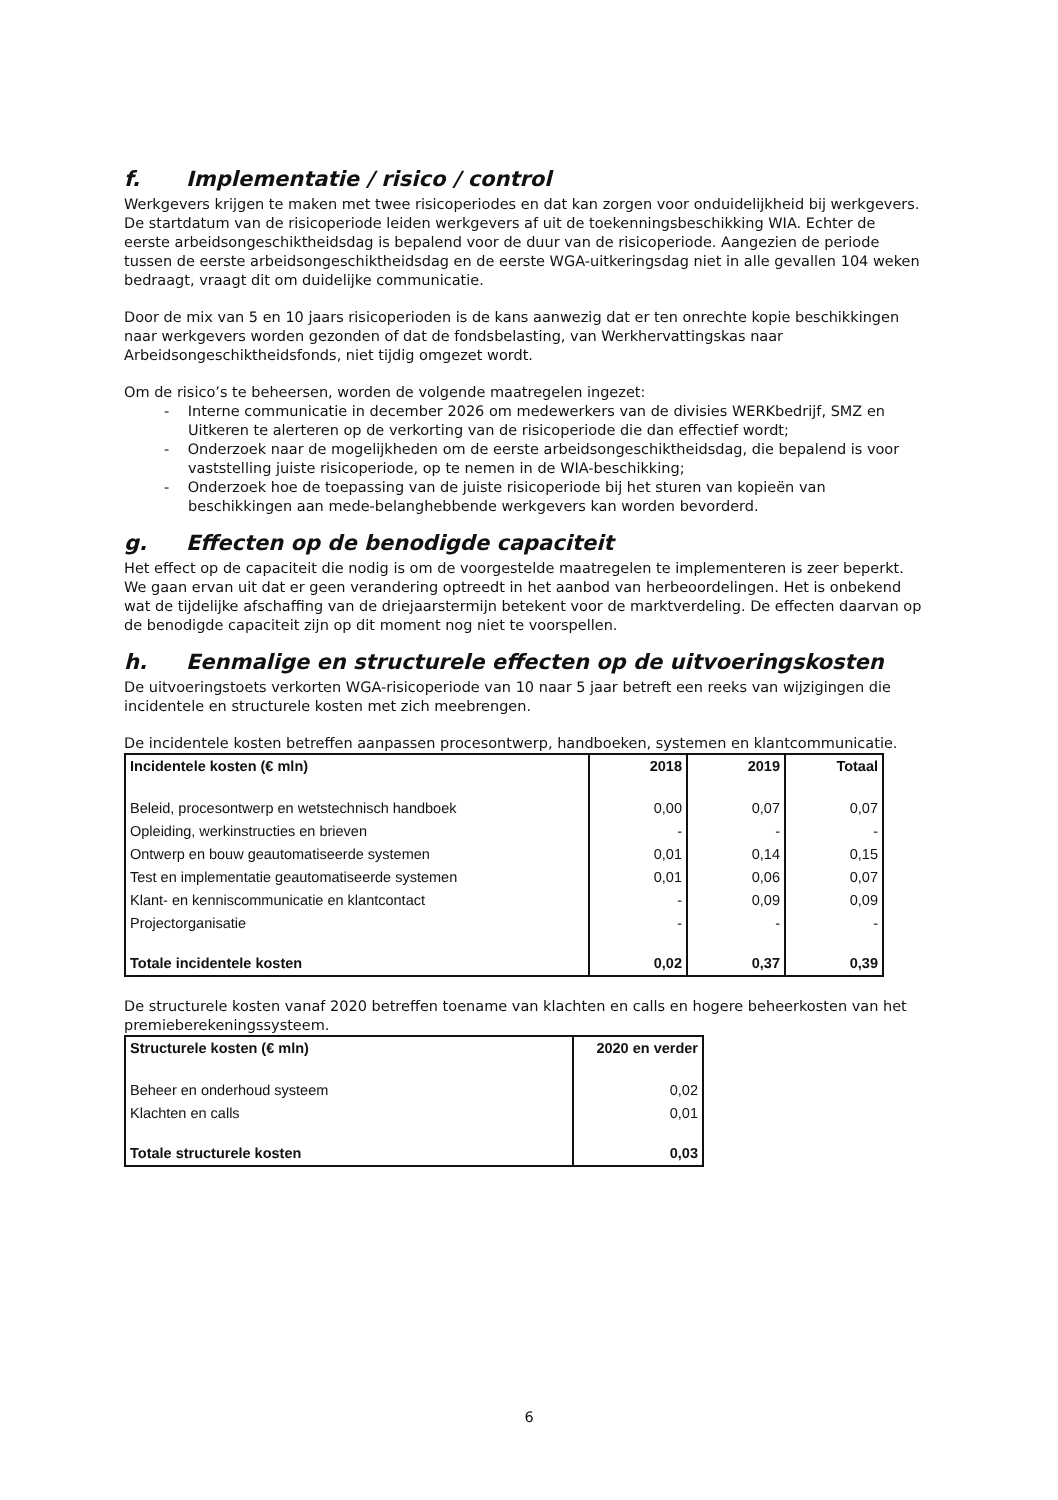f. Implementatie / risico / control
Werkgevers krijgen te maken met twee risicoperiodes en dat kan zorgen voor onduidelijkheid bij werkgevers. De startdatum van de risicoperiode leiden werkgevers af uit de toekenningsbeschikking WIA. Echter de eerste arbeidsongeschiktheidsdag is bepalend voor de duur van de risicoperiode. Aangezien de periode tussen de eerste arbeidsongeschiktheidsdag en de eerste WGA-uitkeringsdag niet in alle gevallen 104 weken bedraagt, vraagt dit om duidelijke communicatie.
Door de mix van 5 en 10 jaars risicoperioden is de kans aanwezig dat er ten onrechte kopie beschikkingen naar werkgevers worden gezonden of dat de fondsbelasting, van Werkhervattingskas naar Arbeidsongeschiktheidsfonds, niet tijdig omgezet wordt.
Om de risico’s te beheersen, worden de volgende maatregelen ingezet:
- Interne communicatie in december 2026 om medewerkers van de divisies WERKbedrijf, SMZ en Uitkeren te alerteren op de verkorting van de risicoperiode die dan effectief wordt;
- Onderzoek naar de mogelijkheden om de eerste arbeidsongeschiktheidsdag, die bepalend is voor vaststelling juiste risicoperiode, op te nemen in de WIA-beschikking;
- Onderzoek hoe de toepassing van de juiste risicoperiode bij het sturen van kopieën van beschikkingen aan mede-belanghebbende werkgevers kan worden bevorderd.
g. Effecten op de benodigde capaciteit
Het effect op de capaciteit die nodig is om de voorgestelde maatregelen te implementeren is zeer beperkt. We gaan ervan uit dat er geen verandering optreedt in het aanbod van herbeoordelingen. Het is onbekend wat de tijdelijke afschaffing van de driejaarstermijn betekent voor de marktverdeling. De effecten daarvan op de benodigde capaciteit zijn op dit moment nog niet te voorspellen.
h. Eenmalige en structurele effecten op de uitvoeringskosten
De uitvoeringstoets verkorten WGA-risicoperiode van 10 naar 5 jaar betreft een reeks van wijzigingen die incidentele en structurele kosten met zich meebrengen.
De incidentele kosten betreffen aanpassen procesontwerp, handboeken, systemen en klantcommunicatie.
| Incidentele kosten (€ mln) | 2018 | 2019 | Totaal |
| --- | --- | --- | --- |
| Beleid, procesontwerp en wetstechnisch handboek | 0,00 | 0,07 | 0,07 |
| Opleiding, werkinstructies en brieven | - | - | - |
| Ontwerp en bouw geautomatiseerde systemen | 0,01 | 0,14 | 0,15 |
| Test en implementatie geautomatiseerde systemen | 0,01 | 0,06 | 0,07 |
| Klant- en kenniscommunicatie en klantcontact | - | 0,09 | 0,09 |
| Projectorganisatie | - | - | - |
| Totale incidentele kosten | 0,02 | 0,37 | 0,39 |
De structurele kosten vanaf 2020 betreffen toename van klachten en calls en hogere beheerkosten van het premieberekeningssysteem.
| Structurele kosten (€ mln) | 2020 en verder |
| --- | --- |
| Beheer en onderhoud systeem | 0,02 |
| Klachten en calls | 0,01 |
| Totale structurele kosten | 0,03 |
6